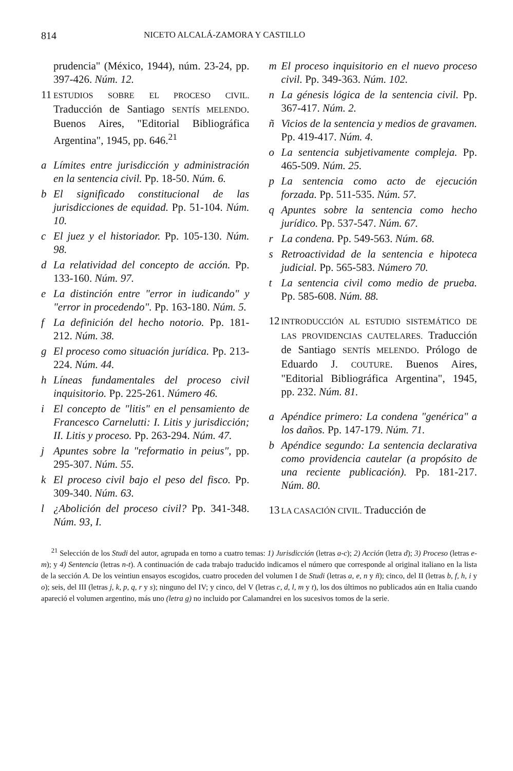814 NICETO ALCALÁ-ZAMORA Y CASTILLO
prudencia" (México, 1944), núm. 23-24, pp. 397-426. Núm. 12.
11 ESTUDIOS SOBRE EL PROCESO CIVIL. Traducción de Santiago SENTÍS MELENDO. Buenos Aires, "Editorial Bibliográfica Argentina", 1945, pp. 646.<sup>21</sup>
a Límites entre jurisdicción y administración en la sentencia civil. Pp. 18-50. Núm. 6.
b El significado constitucional de las jurisdicciones de equidad. Pp. 51-104. Núm. 10.
c El juez y el historiador. Pp. 105-130. Núm. 98.
d La relatividad del concepto de acción. Pp. 133-160. Núm. 97.
e La distinción entre "error in iudicando" y "error in procedendo". Pp. 163-180. Núm. 5.
f La definición del hecho notorio. Pp. 181-212. Núm. 38.
g El proceso como situación jurídica. Pp. 213-224. Núm. 44.
h Líneas fundamentales del proceso civil inquisitorio. Pp. 225-261. Número 46.
i El concepto de "litis" en el pensamiento de Francesco Carnelutti: I. Litis y jurisdicción; II. Litis y proceso. Pp. 263-294. Núm. 47.
j Apuntes sobre la "reformatio in peius", pp. 295-307. Núm. 55.
k El proceso civil bajo el peso del fisco. Pp. 309-340. Núm. 63.
l ¿Abolición del proceso civil? Pp. 341-348. Núm. 93, I.
m El proceso inquisitorio en el nuevo proceso civil. Pp. 349-363. Núm. 102.
n La génesis lógica de la sentencia civil. Pp. 367-417. Núm. 2.
ñ Vicios de la sentencia y medios de gravamen. Pp. 419-417. Núm. 4.
o La sentencia subjetivamente compleja. Pp. 465-509. Núm. 25.
p La sentencia como acto de ejecución forzada. Pp. 511-535. Núm. 57.
q Apuntes sobre la sentencia como hecho jurídico. Pp. 537-547. Núm. 67.
r La condena. Pp. 549-563. Núm. 68.
s Retroactividad de la sentencia e hipoteca judicial. Pp. 565-583. Número 70.
t La sentencia civil como medio de prueba. Pp. 585-608. Núm. 88.
12 INTRODUCCIÓN AL ESTUDIO SISTEMÁTICO DE LAS PROVIDENCIAS CAUTELARES. Traducción de Santiago SENTÍS MELENDO. Prólogo de Eduardo J. COUTURE. Buenos Aires, "Editorial Bibliográfica Argentina", 1945, pp. 232. Núm. 81.
a Apéndice primero: La condena "genérica" a los daños. Pp. 147-179. Núm. 71.
b Apéndice segundo: La sentencia declarativa como providencia cautelar (a propósito de una reciente publicación). Pp. 181-217. Núm. 80.
13 LA CASACIÓN CIVIL. Traducción de
<sup>21</sup> Selección de los Studi del autor, agrupada en torno a cuatro temas: 1) Jurisdicción (letras a-c); 2) Acción (letra d); 3) Proceso (letras e-m); y 4) Sentencia (letras n-t). A continuación de cada trabajo traducido indicamos el número que corresponde al original italiano en la lista de la sección A. De los veintiun ensayos escogidos, cuatro proceden del volumen I de Studi (letras a, e, n y ñ); cinco, del II (letras b, f, h, i y o); seis, del III (letras j, k, p, q, r y s); ninguno del IV; y cinco, del V (letras c, d, l, m y t), los dos últimos no publicados aún en Italia cuando apareció el volumen argentino, más uno (letra g) no incluido por Calamandrei en los sucesivos tomos de la serie.